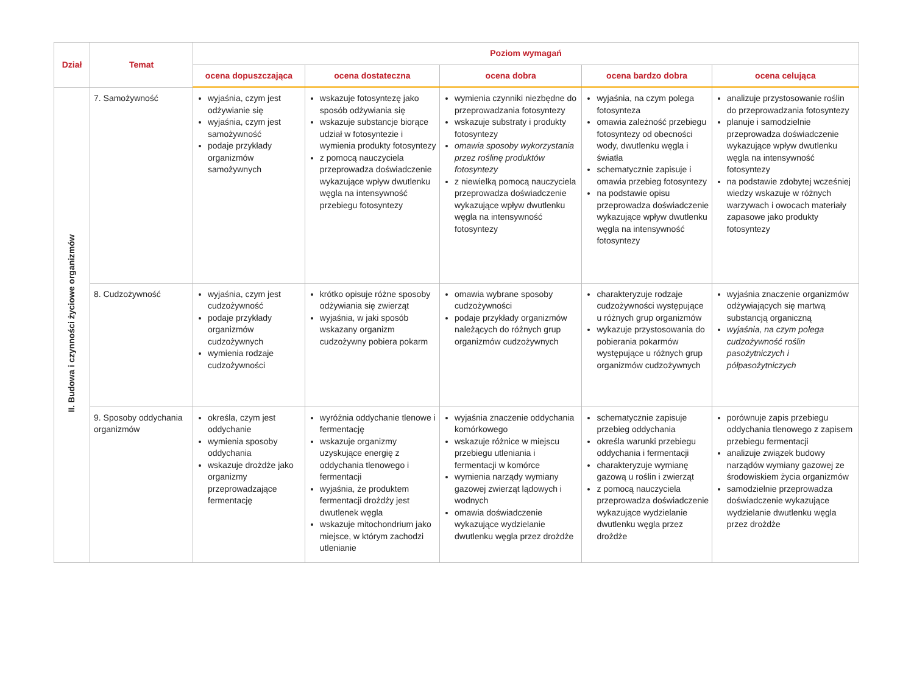| Dział | Temat | Poziom wymagań | | | | |
| --- | --- | --- | --- | --- | --- | --- |
| | | ocena dopuszczająca | ocena dostateczna | ocena dobra | ocena bardzo dobra | ocena celująca |
| II. Budowa i czynności życiowe organizmów | 7. Samożywność | wyjaśnia, czym jest odżywianie się wyjaśnia, czym jest samożywność podaje przykłady organizmów samożywnych | wskazuje fotosyntezę jako sposób odżywiania się wskazuje substancje biorące udział w fotosyntezie i wymienia produkty fotosyntezy z pomocą nauczyciela przeprowadza doświadczenie wykazujące wpływ dwutlenku węgla na intensywność przebiegu fotosyntezy | wymienia czynniki niezbędne do przeprowadzania fotosyntezy wskazuje substraty i produkty fotosyntezy omawia sposoby wykorzystania przez roślinę produktów fotosyntezy z niewielką pomocą nauczyciela przeprowadza doświadczenie wykazujące wpływ dwutlenku węgla na intensywność fotosyntezy | wyjaśnia, na czym polega fotosynteza omawia zależność przebiegu fotosyntezy od obecności wody, dwutlenku węgla i światła schematycznie zapisuje i omawia przebieg fotosyntezy na podstawie opisu przeprowadza doświadczenie wykazujące wpływ dwutlenku węgla na intensywność fotosyntezy | analizuje przystosowanie roślin do przeprowadzania fotosyntezy planuje i samodzielnie przeprowadza doświadczenie wykazujące wpływ dwutlenku węgla na intensywność fotosyntezy na podstawie zdobytej wcześniej wiedzy wskazuje w różnych warzywach i owocach materiały zapasowe jako produkty fotosyntezy |
| | 8. Cudzożywność | wyjaśnia, czym jest cudzożywność podaje przykłady organizmów cudzożywnych wymienia rodzaje cudzożywności | krótko opisuje różne sposoby odżywiania się zwierząt wyjaśnia, w jaki sposób wskazany organizm cudzożywny pobiera pokarm | omawia wybrane sposoby cudzożywności podaje przykłady organizmów należących do różnych grup organizmów cudzożywnych | charakteryzuje rodzaje cudzożywności występujące u różnych grup organizmów wykazuje przystosowania do pobierania pokarmów występujące u różnych grup organizmów cudzożywnych | wyjaśnia znaczenie organizmów odżywiających się martwą substancją organiczną wyjaśnia, na czym polega cudzożywność roślin pasożytniczych i półpasożytniczych |
| | 9. Sposoby oddychania organizmów | określa, czym jest oddychanie wymienia sposoby oddychania wskazuje drożdże jako organizmy przeprowadzające fermentację | wyróżnia oddychanie tlenowe i fermentację wskazuje organizmy uzyskujące energię z oddychania tlenowego i fermentacji wyjaśnia, że produktem fermentacji drożdży jest dwutlenek węgla wskazuje mitochondrium jako miejsce, w którym zachodzi utlenianie | wyjaśnia znaczenie oddychania komórkowego wskazuje różnice w miejscu przebiegu utleniania i fermentacji w komórce wymienia narządy wymiany gazowej zwierząt lądowych i wodnych omawia doświadczenie wykazujące wydzielanie dwutlenku węgla przez drożdże | schematycznie zapisuje przebieg oddychania określa warunki przebiegu oddychania i fermentacji charakteryzuje wymianę gazową u roślin i zwierząt z pomocą nauczyciela przeprowadza doświadczenie wykazujące wydzielanie dwutlenku węgla przez drożdże | porównuje zapis przebiegu oddychania tlenowego z zapisem przebiegu fermentacji analizuje związek budowy narządów wymiany gazowej ze środowiskiem życia organizmów samodzielnie przeprowadza doświadczenie wykazujące wydzielanie dwutlenku węgla przez drożdże |